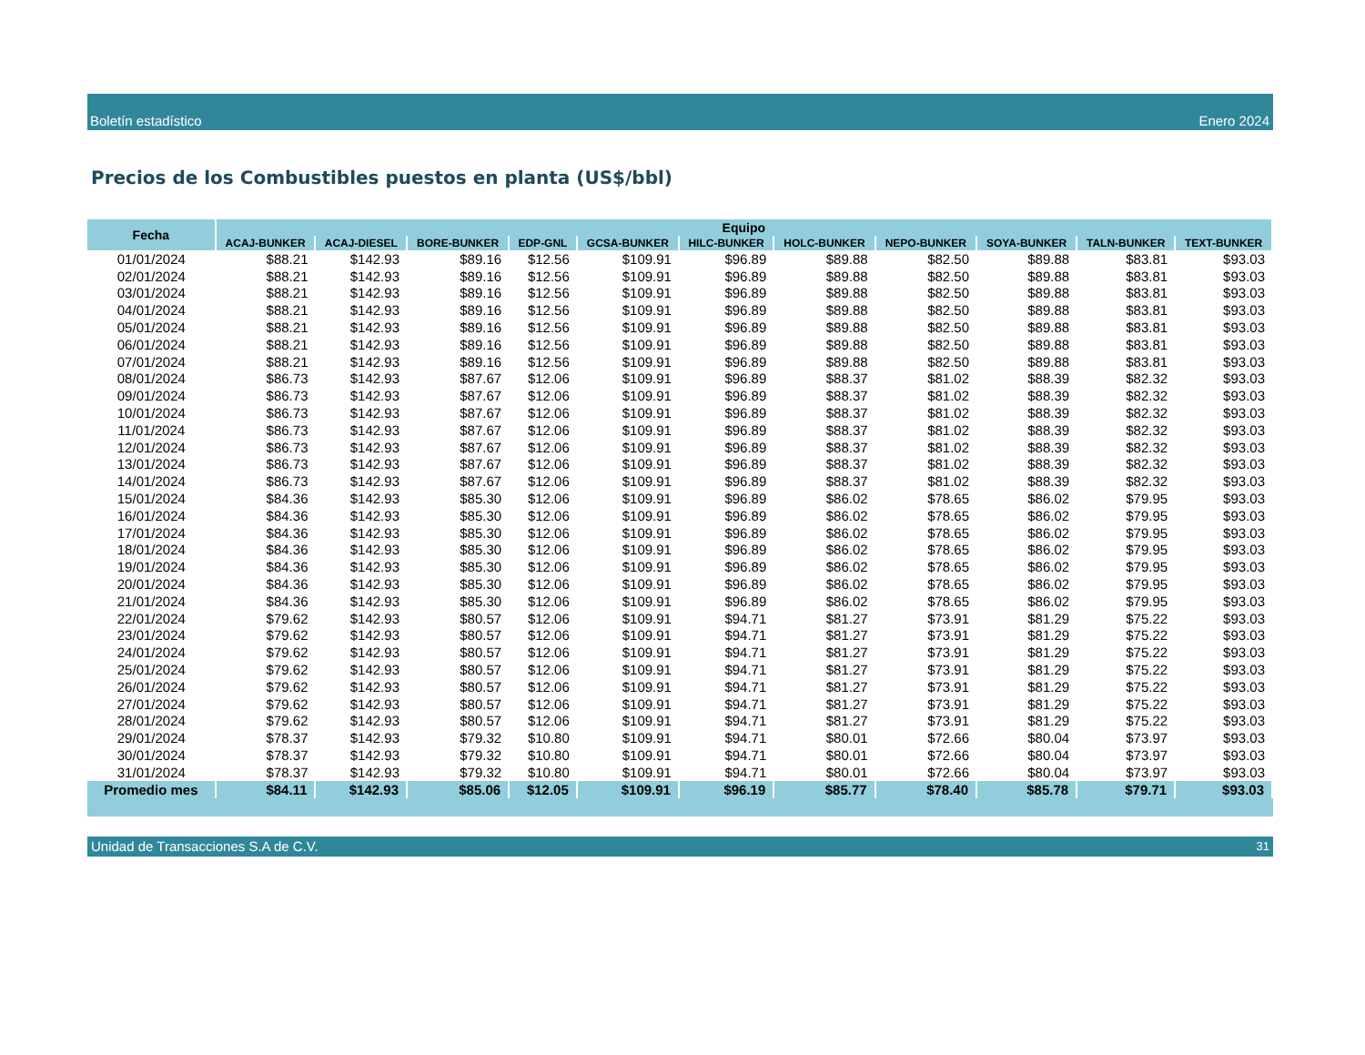Boletín estadístico Enero 2024
Precios de los Combustibles puestos en planta (US$/bbl)
| Fecha | Equipo | | | | | | | | | | |
| --- | --- | --- | --- | --- | --- | --- | --- | --- | --- | --- | --- |
| | ACAJ-BUNKER | ACAJ-DIESEL | BORE-BUNKER | EDP-GNL | GCSA-BUNKER | HILC-BUNKER | HOLC-BUNKER | NEPO-BUNKER | SOYA-BUNKER | TALN-BUNKER | TEXT-BUNKER |
| 01/01/2024 | $88.21 | $142.93 | $89.16 | $12.56 | $109.91 | $96.89 | $89.88 | $82.50 | $89.88 | $83.81 | $93.03 |
| 02/01/2024 | $88.21 | $142.93 | $89.16 | $12.56 | $109.91 | $96.89 | $89.88 | $82.50 | $89.88 | $83.81 | $93.03 |
| 03/01/2024 | $88.21 | $142.93 | $89.16 | $12.56 | $109.91 | $96.89 | $89.88 | $82.50 | $89.88 | $83.81 | $93.03 |
| 04/01/2024 | $88.21 | $142.93 | $89.16 | $12.56 | $109.91 | $96.89 | $89.88 | $82.50 | $89.88 | $83.81 | $93.03 |
| 05/01/2024 | $88.21 | $142.93 | $89.16 | $12.56 | $109.91 | $96.89 | $89.88 | $82.50 | $89.88 | $83.81 | $93.03 |
| 06/01/2024 | $88.21 | $142.93 | $89.16 | $12.56 | $109.91 | $96.89 | $89.88 | $82.50 | $89.88 | $83.81 | $93.03 |
| 07/01/2024 | $88.21 | $142.93 | $89.16 | $12.56 | $109.91 | $96.89 | $89.88 | $82.50 | $89.88 | $83.81 | $93.03 |
| 08/01/2024 | $86.73 | $142.93 | $87.67 | $12.06 | $109.91 | $96.89 | $88.37 | $81.02 | $88.39 | $82.32 | $93.03 |
| 09/01/2024 | $86.73 | $142.93 | $87.67 | $12.06 | $109.91 | $96.89 | $88.37 | $81.02 | $88.39 | $82.32 | $93.03 |
| 10/01/2024 | $86.73 | $142.93 | $87.67 | $12.06 | $109.91 | $96.89 | $88.37 | $81.02 | $88.39 | $82.32 | $93.03 |
| 11/01/2024 | $86.73 | $142.93 | $87.67 | $12.06 | $109.91 | $96.89 | $88.37 | $81.02 | $88.39 | $82.32 | $93.03 |
| 12/01/2024 | $86.73 | $142.93 | $87.67 | $12.06 | $109.91 | $96.89 | $88.37 | $81.02 | $88.39 | $82.32 | $93.03 |
| 13/01/2024 | $86.73 | $142.93 | $87.67 | $12.06 | $109.91 | $96.89 | $88.37 | $81.02 | $88.39 | $82.32 | $93.03 |
| 14/01/2024 | $86.73 | $142.93 | $87.67 | $12.06 | $109.91 | $96.89 | $88.37 | $81.02 | $88.39 | $82.32 | $93.03 |
| 15/01/2024 | $84.36 | $142.93 | $85.30 | $12.06 | $109.91 | $96.89 | $86.02 | $78.65 | $86.02 | $79.95 | $93.03 |
| 16/01/2024 | $84.36 | $142.93 | $85.30 | $12.06 | $109.91 | $96.89 | $86.02 | $78.65 | $86.02 | $79.95 | $93.03 |
| 17/01/2024 | $84.36 | $142.93 | $85.30 | $12.06 | $109.91 | $96.89 | $86.02 | $78.65 | $86.02 | $79.95 | $93.03 |
| 18/01/2024 | $84.36 | $142.93 | $85.30 | $12.06 | $109.91 | $96.89 | $86.02 | $78.65 | $86.02 | $79.95 | $93.03 |
| 19/01/2024 | $84.36 | $142.93 | $85.30 | $12.06 | $109.91 | $96.89 | $86.02 | $78.65 | $86.02 | $79.95 | $93.03 |
| 20/01/2024 | $84.36 | $142.93 | $85.30 | $12.06 | $109.91 | $96.89 | $86.02 | $78.65 | $86.02 | $79.95 | $93.03 |
| 21/01/2024 | $84.36 | $142.93 | $85.30 | $12.06 | $109.91 | $96.89 | $86.02 | $78.65 | $86.02 | $79.95 | $93.03 |
| 22/01/2024 | $79.62 | $142.93 | $80.57 | $12.06 | $109.91 | $94.71 | $81.27 | $73.91 | $81.29 | $75.22 | $93.03 |
| 23/01/2024 | $79.62 | $142.93 | $80.57 | $12.06 | $109.91 | $94.71 | $81.27 | $73.91 | $81.29 | $75.22 | $93.03 |
| 24/01/2024 | $79.62 | $142.93 | $80.57 | $12.06 | $109.91 | $94.71 | $81.27 | $73.91 | $81.29 | $75.22 | $93.03 |
| 25/01/2024 | $79.62 | $142.93 | $80.57 | $12.06 | $109.91 | $94.71 | $81.27 | $73.91 | $81.29 | $75.22 | $93.03 |
| 26/01/2024 | $79.62 | $142.93 | $80.57 | $12.06 | $109.91 | $94.71 | $81.27 | $73.91 | $81.29 | $75.22 | $93.03 |
| 27/01/2024 | $79.62 | $142.93 | $80.57 | $12.06 | $109.91 | $94.71 | $81.27 | $73.91 | $81.29 | $75.22 | $93.03 |
| 28/01/2024 | $79.62 | $142.93 | $80.57 | $12.06 | $109.91 | $94.71 | $81.27 | $73.91 | $81.29 | $75.22 | $93.03 |
| 29/01/2024 | $78.37 | $142.93 | $79.32 | $10.80 | $109.91 | $94.71 | $80.01 | $72.66 | $80.04 | $73.97 | $93.03 |
| 30/01/2024 | $78.37 | $142.93 | $79.32 | $10.80 | $109.91 | $94.71 | $80.01 | $72.66 | $80.04 | $73.97 | $93.03 |
| 31/01/2024 | $78.37 | $142.93 | $79.32 | $10.80 | $109.91 | $94.71 | $80.01 | $72.66 | $80.04 | $73.97 | $93.03 |
| Promedio mes | $84.11 | $142.93 | $85.06 | $12.05 | $109.91 | $96.19 | $85.77 | $78.40 | $85.78 | $79.71 | $93.03 |
Unidad de Transacciones S.A de C.V. 31